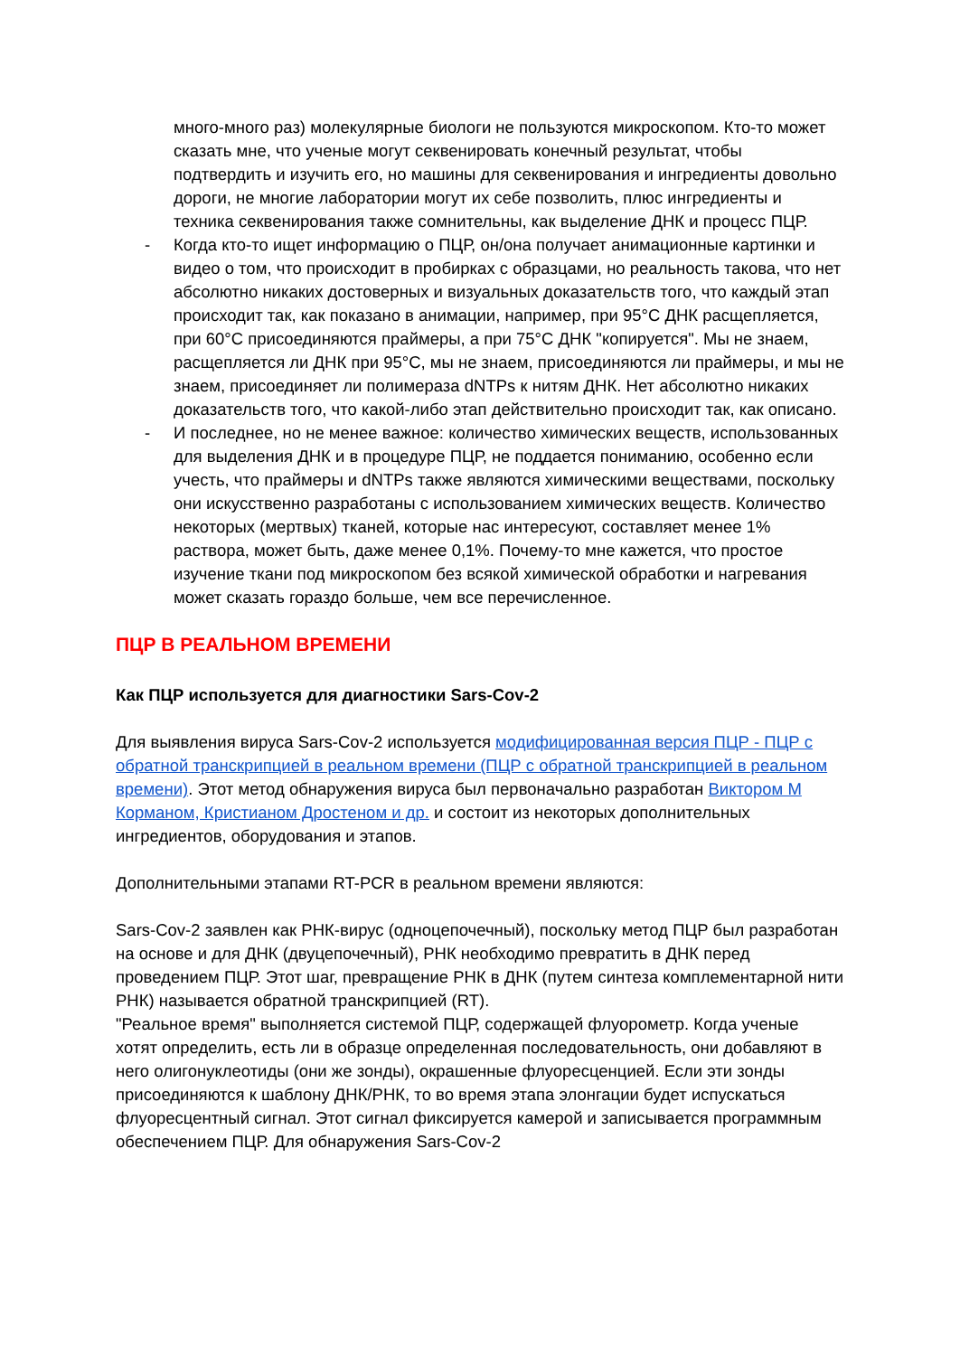много-много раз) молекулярные биологи не пользуются микроскопом. Кто-то может сказать мне, что ученые могут секвенировать конечный результат, чтобы подтвердить и изучить его, но машины для секвенирования и ингредиенты довольно дороги, не многие лаборатории могут их себе позволить, плюс ингредиенты и техника секвенирования также сомнительны, как выделение ДНК и процесс ПЦР.
- Когда кто-то ищет информацию о ПЦР, он/она получает анимационные картинки и видео о том, что происходит в пробирках с образцами, но реальность такова, что нет абсолютно никаких достоверных и визуальных доказательств того, что каждый этап происходит так, как показано в анимации, например, при 95°C ДНК расщепляется, при 60°C присоединяются праймеры, а при 75°C ДНК "копируется". Мы не знаем, расщепляется ли ДНК при 95°C, мы не знаем, присоединяются ли праймеры, и мы не знаем, присоединяет ли полимераза dNTPs к нитям ДНК. Нет абсолютно никаких доказательств того, что какой-либо этап действительно происходит так, как описано.
- И последнее, но не менее важное: количество химических веществ, использованных для выделения ДНК и в процедуре ПЦР, не поддается пониманию, особенно если учесть, что праймеры и dNTPs также являются химическими веществами, поскольку они искусственно разработаны с использованием химических веществ. Количество некоторых (мертвых) тканей, которые нас интересуют, составляет менее 1% раствора, может быть, даже менее 0,1%. Почему-то мне кажется, что простое изучение ткани под микроскопом без всякой химической обработки и нагревания может сказать гораздо больше, чем все перечисленное.
ПЦР В РЕАЛЬНОМ ВРЕМЕНИ
Как ПЦР используется для диагностики Sars-Cov-2
Для выявления вируса Sars-Cov-2 используется модифицированная версия ПЦР - ПЦР с обратной транскрипцией в реальном времени (ПЦР с обратной транскрипцией в реальном времени). Этот метод обнаружения вируса был первоначально разработан Виктором М Корманом, Кристианом Дростеном и др. и состоит из некоторых дополнительных ингредиентов, оборудования и этапов.
Дополнительными этапами RT-PCR в реальном времени являются:
Sars-Cov-2 заявлен как РНК-вирус (одноцепочечный), поскольку метод ПЦР был разработан на основе и для ДНК (двуцепочечный), РНК необходимо превратить в ДНК перед проведением ПЦР. Этот шаг, превращение РНК в ДНК (путем синтеза комплементарной нити РНК) называется обратной транскрипцией (RT).
"Реальное время" выполняется системой ПЦР, содержащей флуорометр. Когда ученые хотят определить, есть ли в образце определенная последовательность, они добавляют в него олигонуклеотиды (они же зонды), окрашенные флуоресценцией. Если эти зонды присоединяются к шаблону ДНК/РНК, то во время этапа элонгации будет испускаться флуоресцентный сигнал. Этот сигнал фиксируется камерой и записывается программным обеспечением ПЦР. Для обнаружения Sars-Cov-2